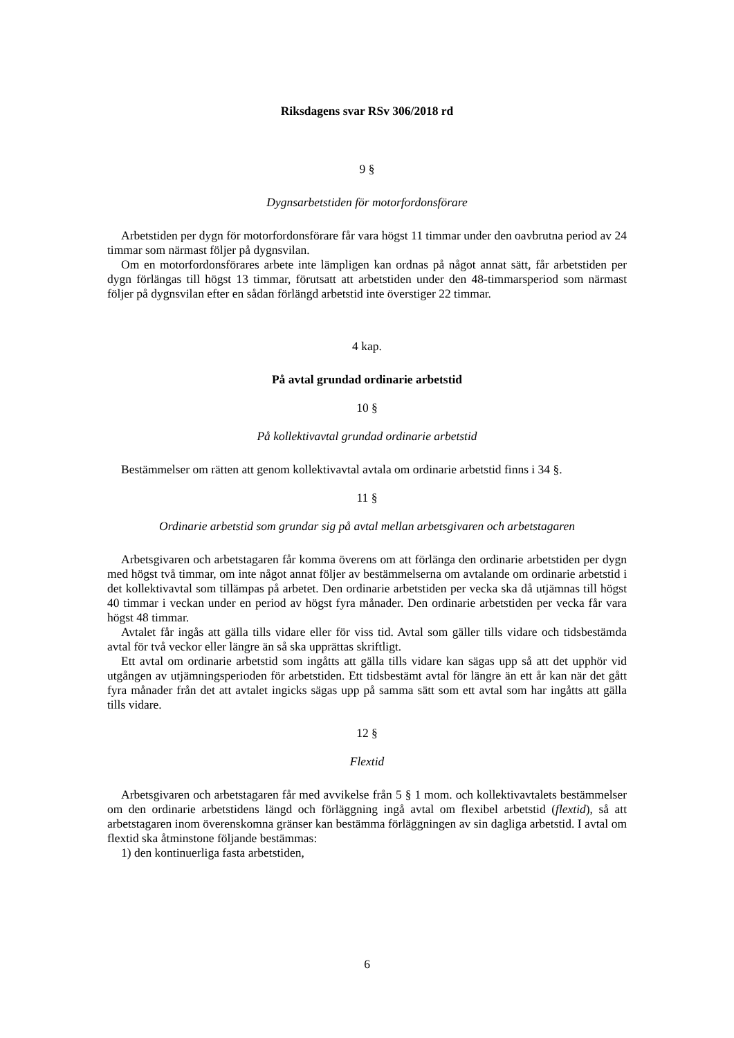Riksdagens svar RSv 306/2018 rd
9 §
Dygnsarbetstiden för motorfordonsförare
Arbetstiden per dygn för motorfordonsförare får vara högst 11 timmar under den oavbrutna period av 24 timmar som närmast följer på dygnsvilan.
Om en motorfordonsförares arbete inte lämpligen kan ordnas på något annat sätt, får arbetstiden per dygn förlängas till högst 13 timmar, förutsatt att arbetstiden under den 48-timmarsperiod som närmast följer på dygnsvilan efter en sådan förlängd arbetstid inte överstiger 22 timmar.
4 kap.
På avtal grundad ordinarie arbetstid
10 §
På kollektivavtal grundad ordinarie arbetstid
Bestämmelser om rätten att genom kollektivavtal avtala om ordinarie arbetstid finns i 34 §.
11 §
Ordinarie arbetstid som grundar sig på avtal mellan arbetsgivaren och arbetstagaren
Arbetsgivaren och arbetstagaren får komma överens om att förlänga den ordinarie arbetstiden per dygn med högst två timmar, om inte något annat följer av bestämmelserna om avtalande om ordinarie arbetstid i det kollektivavtal som tillämpas på arbetet. Den ordinarie arbetstiden per vecka ska då utjämnas till högst 40 timmar i veckan under en period av högst fyra månader. Den ordinarie arbetstiden per vecka får vara högst 48 timmar.
Avtalet får ingås att gälla tills vidare eller för viss tid. Avtal som gäller tills vidare och tidsbestämda avtal för två veckor eller längre än så ska upprättas skriftligt.
Ett avtal om ordinarie arbetstid som ingåtts att gälla tills vidare kan sägas upp så att det upphör vid utgången av utjämningsperioden för arbetstiden. Ett tidsbestämt avtal för längre än ett år kan när det gått fyra månader från det att avtalet ingicks sägas upp på samma sätt som ett avtal som har ingåtts att gälla tills vidare.
12 §
Flextid
Arbetsgivaren och arbetstagaren får med avvikelse från 5 § 1 mom. och kollektivavtalets bestämmelser om den ordinarie arbetstidens längd och förläggning ingå avtal om flexibel arbetstid (flextid), så att arbetstagaren inom överenskomna gränser kan bestämma förläggningen av sin dagliga arbetstid. I avtal om flextid ska åtminstone följande bestämmas:
1) den kontinuerliga fasta arbetstiden,
6